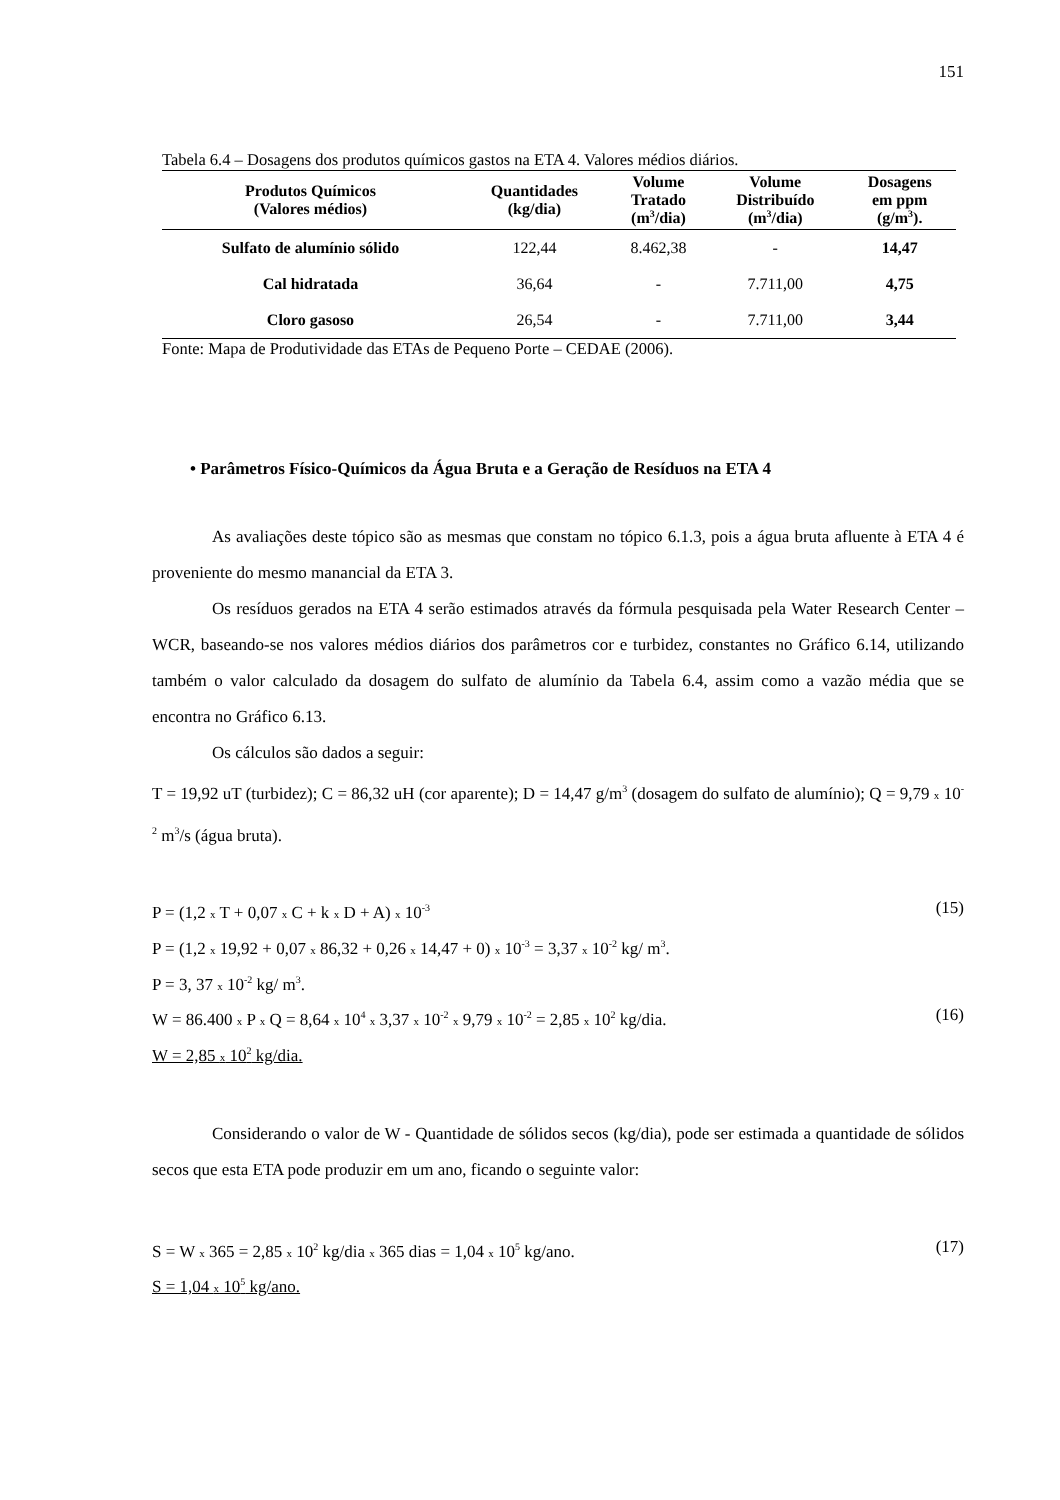151
Tabela 6.4 – Dosagens dos produtos químicos gastos na ETA 4. Valores médios diários.
| Produtos Químicos (Valores médios) | Quantidades (kg/dia) | Volume Tratado (m<sup>3</sup>/dia) | Volume Distribuído (m<sup>3</sup>/dia) | Dosagens em ppm (g/m<sup>3</sup>). |
| --- | --- | --- | --- | --- |
| Sulfato de alumínio sólido | 122,44 | 8.462,38 | - | 14,47 |
| Cal hidratada | 36,64 | - | 7.711,00 | 4,75 |
| Cloro gasoso | 26,54 | - | 7.711,00 | 3,44 |
Fonte: Mapa de Produtividade das ETAs de Pequeno Porte – CEDAE (2006).
• Parâmetros Físico-Químicos da Água Bruta e a Geração de Resíduos na ETA 4
As avaliações deste tópico são as mesmas que constam no tópico 6.1.3, pois a água bruta afluente à ETA 4 é proveniente do mesmo manancial da ETA 3.
Os resíduos gerados na ETA 4 serão estimados através da fórmula pesquisada pela Water Research Center – WCR, baseando-se nos valores médios diários dos parâmetros cor e turbidez, constantes no Gráfico 6.14, utilizando também o valor calculado da dosagem do sulfato de alumínio da Tabela 6.4, assim como a vazão média que se encontra no Gráfico 6.13.
Os cálculos são dados a seguir:
T = 19,92 uT (turbidez); C = 86,32 uH (cor aparente); D = 14,47 g/m<sup>3</sup> (dosagem do sulfato de alumínio); Q = 9,79 x 10<sup>-2</sup> m<sup>3</sup>/s (água bruta).
P = (1,2 x T + 0,07 x C + k x D + A) x 10<sup>-3</sup> (15)
P = (1,2 x 19,92 + 0,07 x 86,32 + 0,26 x 14,47 + 0) x 10<sup>-3</sup> = 3,37 x 10<sup>-2</sup> kg/ m<sup>3</sup>.
P = 3, 37 x 10<sup>-2</sup> kg/ m<sup>3</sup>.
W = 86.400 x P x Q = 8,64 x 10<sup>4</sup> x 3,37 x 10<sup>-2</sup> x 9,79 x 10<sup>-2</sup> = 2,85 x 10<sup>2</sup> kg/dia. (16)
W = 2,85 x 10<sup>2</sup> kg/dia.
Considerando o valor de W - Quantidade de sólidos secos (kg/dia), pode ser estimada a quantidade de sólidos secos que esta ETA pode produzir em um ano, ficando o seguinte valor:
S = W x 365 = 2,85 x 10<sup>2</sup> kg/dia x 365 dias = 1,04 x 10<sup>5</sup> kg/ano. (17)
S = 1,04 x 10<sup>5</sup> kg/ano.